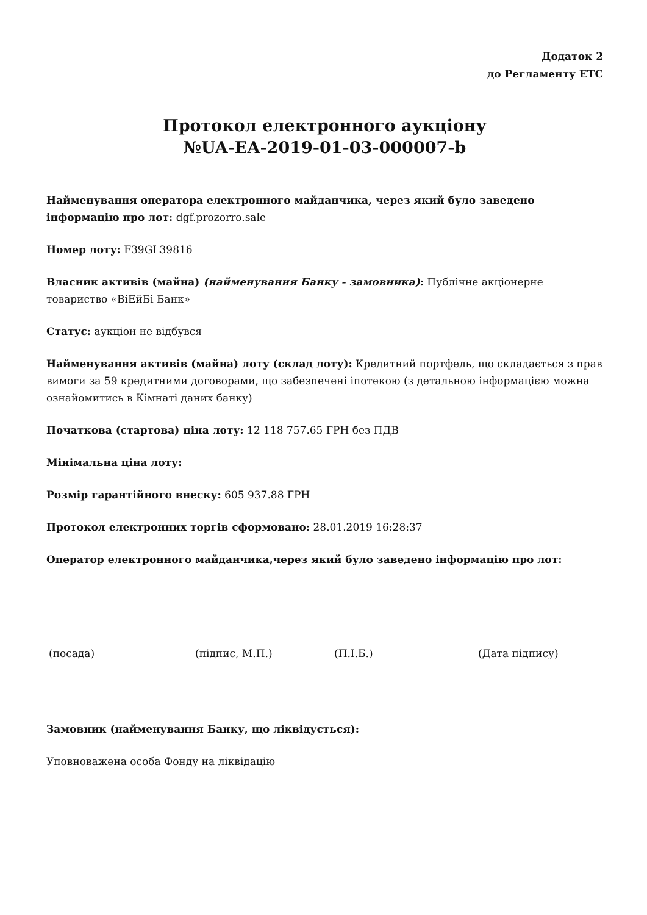Додаток 2
до Регламенту ЕТС
Протокол електронного аукціону
№UA-EA-2019-01-03-000007-b
Найменування оператора електронного майданчика, через який було заведено інформацію про лот: dgf.prozorro.sale
Номер лоту: F39GL39816
Власник активів (майна) (найменування Банку - замовника): Публічне акціонерне товариство «ВіЕйБі Банк»
Статус: аукціон не відбувся
Найменування активів (майна) лоту (склад лоту): Кредитний портфель, що складається з прав вимоги за 59 кредитними договорами, що забезпечені іпотекою (з детальною інформацією можна ознайомитись в Кімнаті даних банку)
Початкова (стартова) ціна лоту: 12 118 757.65 ГРН без ПДВ
Мінімальна ціна лоту: ____________
Розмір гарантійного внеску: 605 937.88 ГРН
Протокол електронних торгів сформовано: 28.01.2019 16:28:37
Оператор електронного майданчика,через який було заведено інформацію про лот:
(посада) (підпис, М.П.) (П.І.Б.) (Дата підпису)
Замовник (найменування Банку, що ліквідується):
Уповноважена особа Фонду на ліквідацію